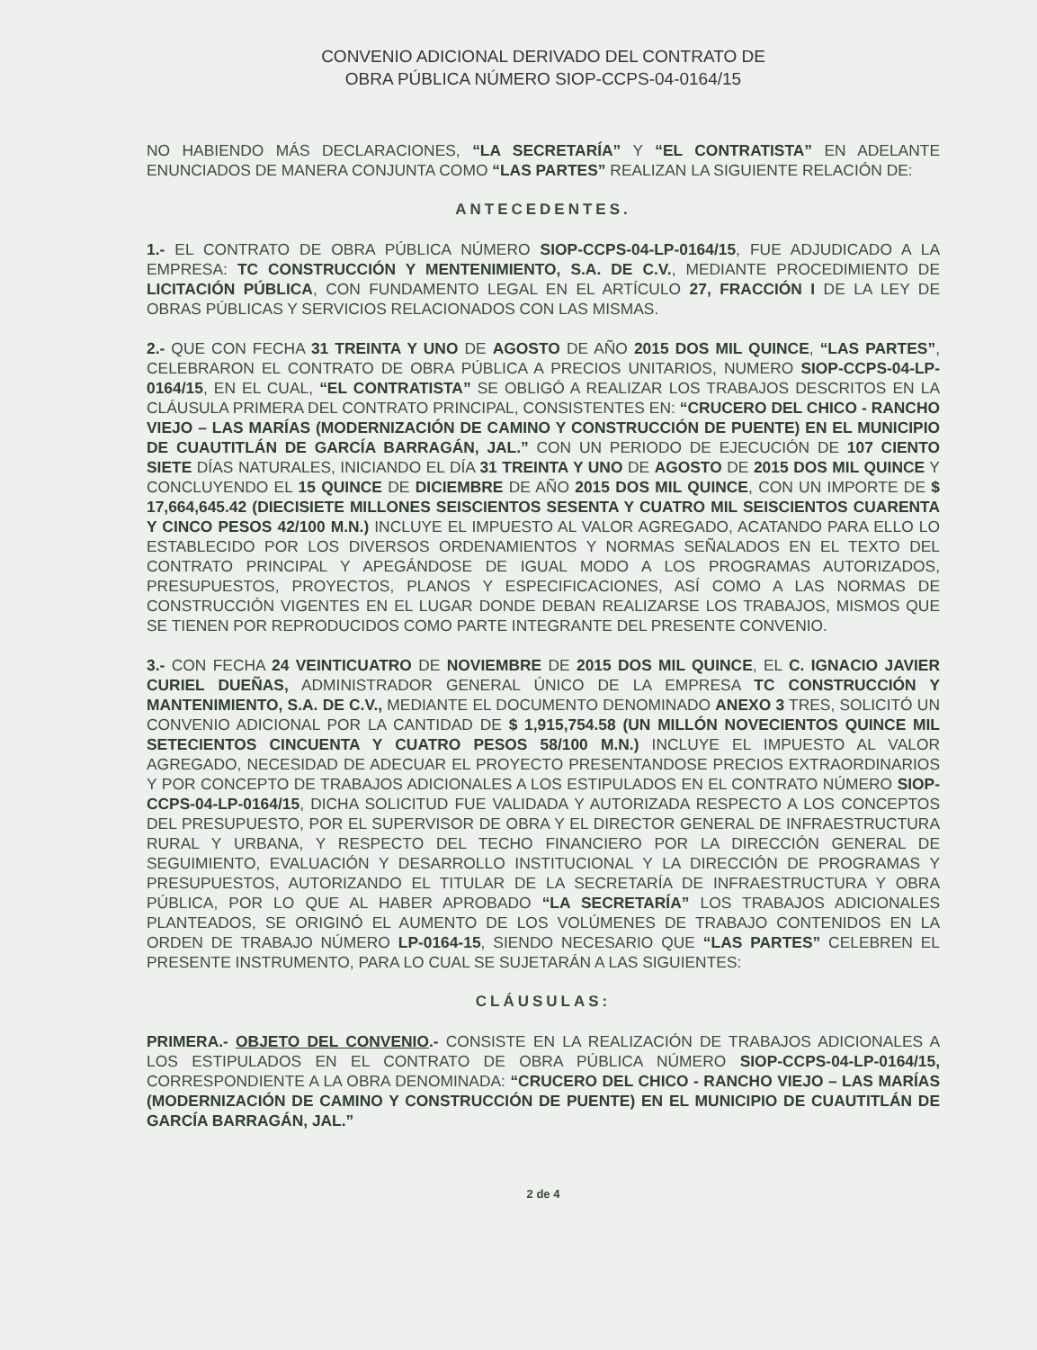CONVENIO ADICIONAL DERIVADO DEL CONTRATO DE
OBRA PÚBLICA NÚMERO SIOP-CCPS-04-0164/15
NO HABIENDO MÁS DECLARACIONES, “LA SECRETARÍA” Y “EL CONTRATISTA” EN ADELANTE ENUNCIADOS DE MANERA CONJUNTA COMO “LAS PARTES” REALIZAN LA SIGUIENTE RELACIÓN DE:
ANTECEDENTES.
1.- EL CONTRATO DE OBRA PÚBLICA NÚMERO SIOP-CCPS-04-LP-0164/15, FUE ADJUDICADO A LA EMPRESA: TC CONSTRUCCIÓN Y MENTENIMIENTO, S.A. DE C.V., MEDIANTE PROCEDIMIENTO DE LICITACIÓN PÚBLICA, CON FUNDAMENTO LEGAL EN EL ARTÍCULO 27, FRACCIÓN I DE LA LEY DE OBRAS PÚBLICAS Y SERVICIOS RELACIONADOS CON LAS MISMAS.
2.- QUE CON FECHA 31 TREINTA Y UNO DE AGOSTO DE AÑO 2015 DOS MIL QUINCE, “LAS PARTES”, CELEBRARON EL CONTRATO DE OBRA PÚBLICA A PRECIOS UNITARIOS, NUMERO SIOP-CCPS-04-LP-0164/15, EN EL CUAL, “EL CONTRATISTA” SE OBLIGÓ A REALIZAR LOS TRABAJOS DESCRITOS EN LA CLÁUSULA PRIMERA DEL CONTRATO PRINCIPAL, CONSISTENTES EN: “CRUCERO DEL CHICO - RANCHO VIEJO – LAS MARÍAS (MODERNIZACIÓN DE CAMINO Y CONSTRUCCIÓN DE PUENTE) EN EL MUNICIPIO DE CUAUTITLÁN DE GARCÍA BARRAGÁN, JAL.” CON UN PERIODO DE EJECUCIÓN DE 107 CIENTO SIETE DÍAS NATURALES, INICIANDO EL DÍA 31 TREINTA Y UNO DE AGOSTO DE 2015 DOS MIL QUINCE Y CONCLUYENDO EL 15 QUINCE DE DICIEMBRE DE AÑO 2015 DOS MIL QUINCE, CON UN IMPORTE DE $ 17,664,645.42 (DIECISIETE MILLONES SEISCIENTOS SESENTA Y CUATRO MIL SEISCIENTOS CUARENTA Y CINCO PESOS 42/100 M.N.) INCLUYE EL IMPUESTO AL VALOR AGREGADO, ACATANDO PARA ELLO LO ESTABLECIDO POR LOS DIVERSOS ORDENAMIENTOS Y NORMAS SEÑALADOS EN EL TEXTO DEL CONTRATO PRINCIPAL Y APEGÁNDOSE DE IGUAL MODO A LOS PROGRAMAS AUTORIZADOS, PRESUPUESTOS, PROYECTOS, PLANOS Y ESPECIFICACIONES, ASÍ COMO A LAS NORMAS DE CONSTRUCCIÓN VIGENTES EN EL LUGAR DONDE DEBAN REALIZARSE LOS TRABAJOS, MISMOS QUE SE TIENEN POR REPRODUCIDOS COMO PARTE INTEGRANTE DEL PRESENTE CONVENIO.
3.- CON FECHA 24 VEINTICUATRO DE NOVIEMBRE DE 2015 DOS MIL QUINCE, EL C. IGNACIO JAVIER CURIEL DUEÑAS, ADMINISTRADOR GENERAL ÚNICO DE LA EMPRESA TC CONSTRUCCIÓN Y MANTENIMIENTO, S.A. DE C.V., MEDIANTE EL DOCUMENTO DENOMINADO ANEXO 3 TRES, SOLICITÓ UN CONVENIO ADICIONAL POR LA CANTIDAD DE $ 1,915,754.58 (UN MILLÓN NOVECIENTOS QUINCE MIL SETECIENTOS CINCUENTA Y CUATRO PESOS 58/100 M.N.) INCLUYE EL IMPUESTO AL VALOR AGREGADO, NECESIDAD DE ADECUAR EL PROYECTO PRESENTANDOSE PRECIOS EXTRAORDINARIOS Y POR CONCEPTO DE TRABAJOS ADICIONALES A LOS ESTIPULADOS EN EL CONTRATO NÚMERO SIOP-CCPS-04-LP-0164/15, DICHA SOLICITUD FUE VALIDADA Y AUTORIZADA RESPECTO A LOS CONCEPTOS DEL PRESUPUESTO, POR EL SUPERVISOR DE OBRA Y EL DIRECTOR GENERAL DE INFRAESTRUCTURA RURAL Y URBANA, Y RESPECTO DEL TECHO FINANCIERO POR LA DIRECCIÓN GENERAL DE SEGUIMIENTO, EVALUACIÓN Y DESARROLLO INSTITUCIONAL Y LA DIRECCIÓN DE PROGRAMAS Y PRESUPUESTOS, AUTORIZANDO EL TITULAR DE LA SECRETARÍA DE INFRAESTRUCTURA Y OBRA PÚBLICA, POR LO QUE AL HABER APROBADO “LA SECRETARÍA” LOS TRABAJOS ADICIONALES PLANTEADOS, SE ORIGINÓ EL AUMENTO DE LOS VOLÚMENES DE TRABAJO CONTENIDOS EN LA ORDEN DE TRABAJO NÚMERO LP-0164-15, SIENDO NECESARIO QUE “LAS PARTES” CELEBREN EL PRESENTE INSTRUMENTO, PARA LO CUAL SE SUJETARÁN A LAS SIGUIENTES:
CLÁUSULAS:
PRIMERA.- OBJETO DEL CONVENIO.- CONSISTE EN LA REALIZACIÓN DE TRABAJOS ADICIONALES A LOS ESTIPULADOS EN EL CONTRATO DE OBRA PÚBLICA NÚMERO SIOP-CCPS-04-LP-0164/15, CORRESPONDIENTE A LA OBRA DENOMINADA: “CRUCERO DEL CHICO - RANCHO VIEJO – LAS MARÍAS (MODERNIZACIÓN DE CAMINO Y CONSTRUCCIÓN DE PUENTE) EN EL MUNICIPIO DE CUAUTITLÁN DE GARCÍA BARRAGÁN, JAL.”
2 de 4